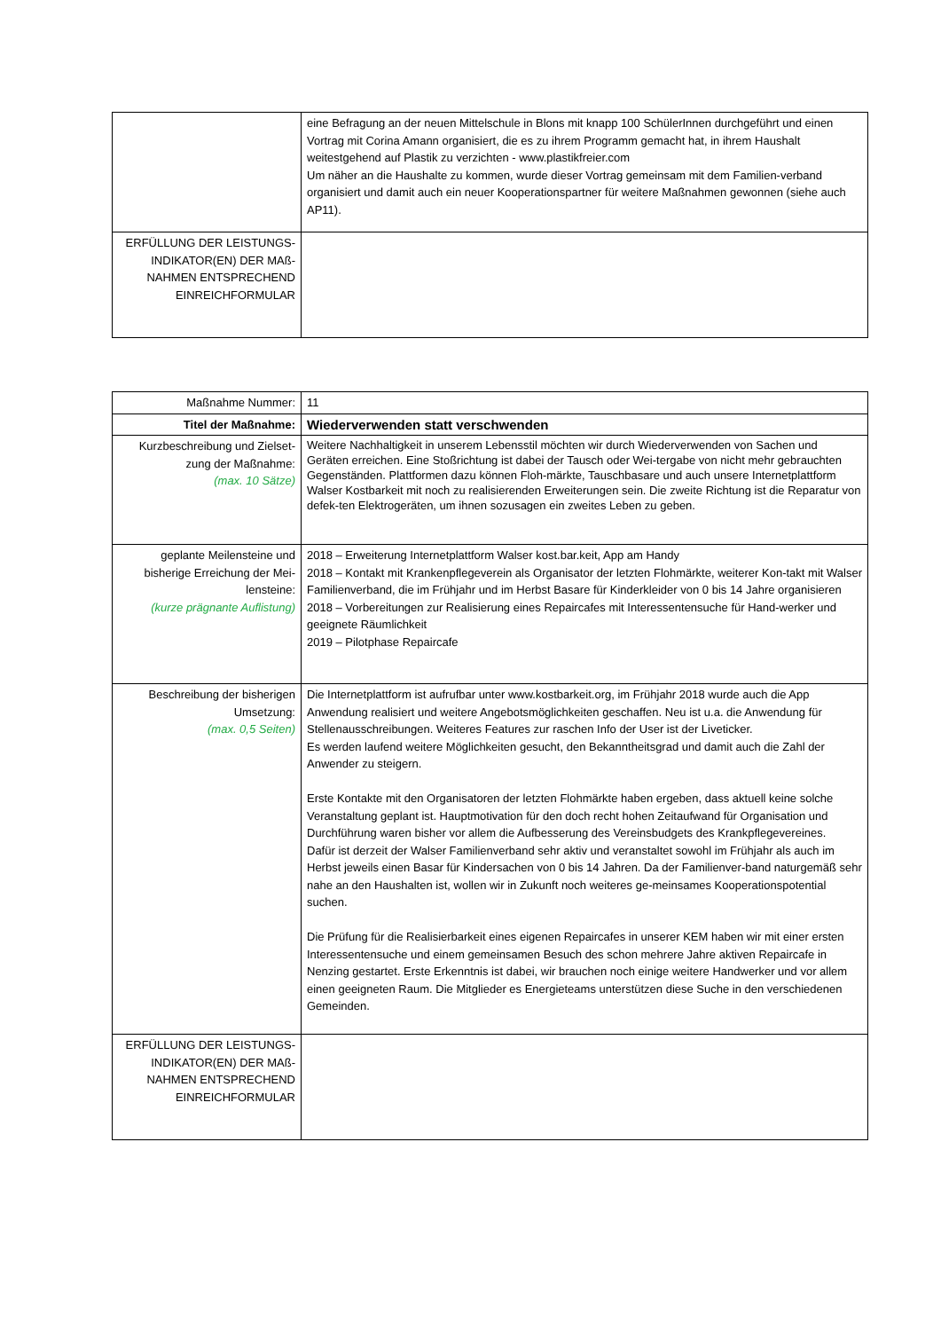| | eine Befragung an der neuen Mittelschule in Blons mit knapp 100 SchülerInnen durchgeführt und einen Vortrag mit Corina Amann organisiert, die es zu ihrem Programm gemacht hat, in ihrem Haushalt weitestgehend auf Plastik zu verzichten - www.plastikfreier.com Um näher an die Haushalte zu kommen, wurde dieser Vortrag gemeinsam mit dem Familien-verband organisiert und damit auch ein neuer Kooperationspartner für weitere Maßnahmen gewonnen (siehe auch AP11). |
| ERFÜLLUNG DER LEISTUNGS-INDIKATOR(EN) DER MAß-NAHMEN ENTSPRECHEND EINREICHFORMULAR | |
| Maßnahme Nummer: | 11 |
| Titel der Maßnahme: | Wiederverwenden statt verschwenden |
| Kurzbeschreibung und Zielset-zung der Maßnahme: (max. 10 Sätze) | Weitere Nachhaltigkeit in unserem Lebensstil möchten wir durch Wiederverwenden von Sachen und Geräten erreichen. Eine Stoßrichtung ist dabei der Tausch oder Wei-tergabe von nicht mehr gebrauchten Gegenständen. Plattformen dazu können Floh-märkte, Tauschbasare und auch unsere Internetplattform Walser Kostbarkeit mit noch zu realisierenden Erweiterungen sein. Die zweite Richtung ist die Reparatur von defek-ten Elektrogeräten, um ihnen sozusagen ein zweites Leben zu geben. |
| geplante Meilensteine und bisherige Erreichung der Mei-lensteine: (kurze prägnante Auflistung) | 2018 – Erweiterung Internetplattform Walser kost.bar.keit, App am Handy 2018 – Kontakt mit Krankenpflegeverein als Organisator der letzten Flohmärkte, weiterer Kon-takt mit Walser Familienverband, die im Frühjahr und im Herbst Basare für Kinderkleider von 0 bis 14 Jahre organisieren 2018 – Vorbereitungen zur Realisierung eines Repaircafes mit Interessentensuche für Hand-werker und geeignete Räumlichkeit 2019 – Pilotphase Repaircafe |
| Beschreibung der bisherigen Umsetzung: (max. 0,5 Seiten) | Die Internetplattform ist aufrufbar unter www.kostbarkeit.org, im Frühjahr 2018 wurde auch die App Anwendung realisiert und weitere Angebotsmöglichkeiten geschaffen. Neu ist u.a. die Anwendung für Stellenausschreibungen. Weiteres Features zur raschen Info der User ist der Liveticker. Es werden laufend weitere Möglichkeiten gesucht, den Bekanntheitsgrad und damit auch die Zahl der Anwender zu steigern. Erste Kontakte mit den Organisatoren der letzten Flohmärkte haben ergeben, dass aktuell keine solche Veranstaltung geplant ist. Hauptmotivation für den doch recht hohen Zeitaufwand für Organisation und Durchführung waren bisher vor allem die Aufbesserung des Vereinsbudgets des Krankpflegevereines. Dafür ist derzeit der Walser Familienverband sehr aktiv und veranstaltet sowohl im Frühjahr als auch im Herbst jeweils einen Basar für Kindersachen von 0 bis 14 Jahren. Da der Familienver-band naturgemäß sehr nahe an den Haushalten ist, wollen wir in Zukunft noch weiteres ge-meinsames Kooperationspotential suchen. Die Prüfung für die Realisierbarkeit eines eigenen Repaircafes in unserer KEM haben wir mit einer ersten Interessentensuche und einem gemeinsamen Besuch des schon mehrere Jahre aktiven Repaircafe in Nenzing gestartet. Erste Erkenntnis ist dabei, wir brauchen noch einige weitere Handwerker und vor allem einen geeigneten Raum. Die Mitglieder es Energieteams unterstützen diese Suche in den verschiedenen Gemeinden. |
| ERFÜLLUNG DER LEISTUNGS-INDIKATOR(EN) DER MAß-NAHMEN ENTSPRECHEND EINREICHFORMULAR | |